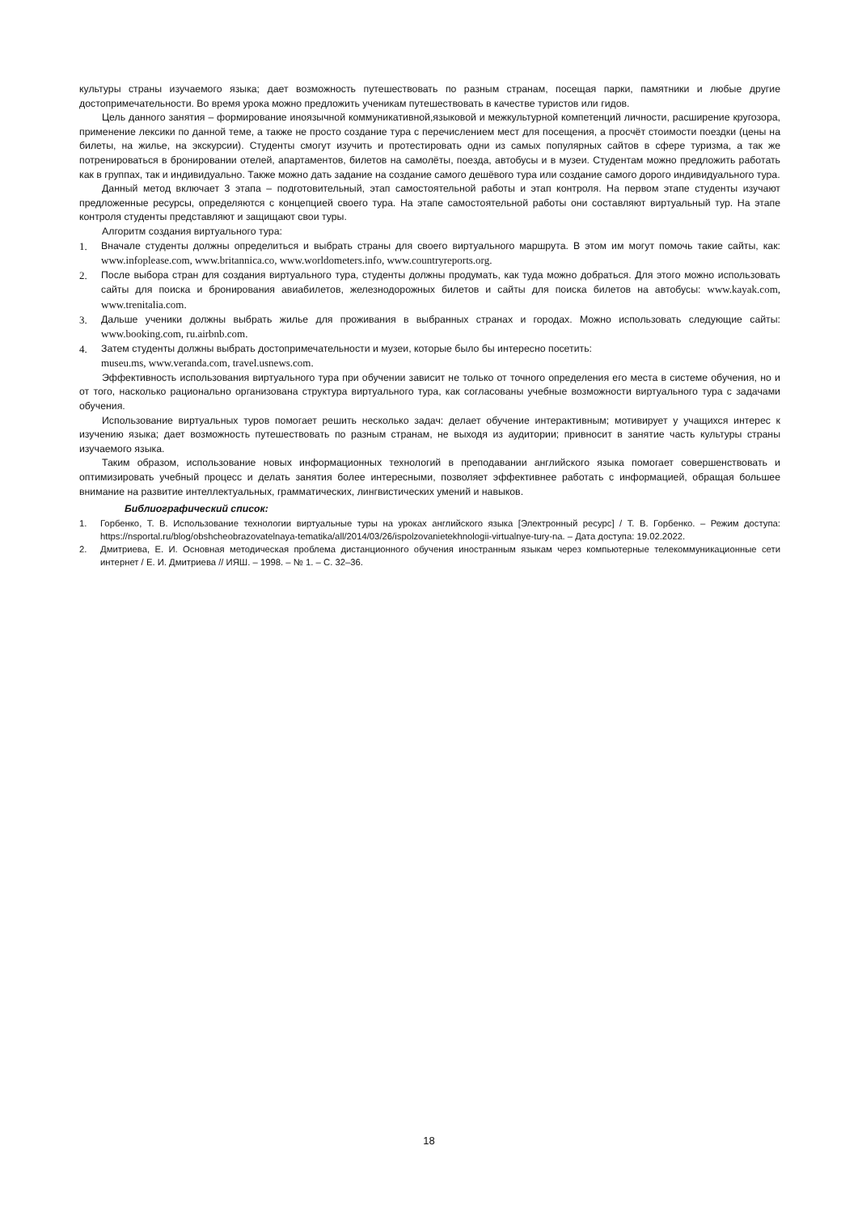культуры страны изучаемого языка; дает возможность путешествовать по разным странам, посещая парки, памятники и любые другие достопримечательности. Во время урока можно предложить ученикам путешествовать в качестве туристов или гидов.
Цель данного занятия – формирование иноязычной коммуникативной,языковой и межкультурной компетенций личности, расширение кругозора, применение лексики по данной теме, а также не просто создание тура с перечислением мест для посещения, а просчёт стоимости поездки (цены на билеты, на жилье, на экскурсии). Студенты смогут изучить и протестировать одни из самых популярных сайтов в сфере туризма, а так же потренироваться в бронировании отелей, апартаментов, билетов на самолёты, поезда, автобусы и в музеи. Студентам можно предложить работать как в группах, так и индивидуально. Также можно дать задание на создание самого дешёвого тура или создание самого дорого индивидуального тура.
Данный метод включает 3 этапа – подготовительный, этап самостоятельной работы и этап контроля. На первом этапе студенты изучают предложенные ресурсы, определяются с концепцией своего тура. На этапе самостоятельной работы они составляют виртуальный тур. На этапе контроля студенты представляют и защищают свои туры.
Алгоритм создания виртуального тура:
1. Вначале студенты должны определиться и выбрать страны для своего виртуального маршрута. В этом им могут помочь такие сайты, как: www.infoplease.com, www.britannica.co, www.worldometers.info, www.countryreports.org.
2. После выбора стран для создания виртуального тура, студенты должны продумать, как туда можно добраться. Для этого можно использовать сайты для поиска и бронирования авиабилетов, железнодорожных билетов и сайты для поиска билетов на автобусы: www.kayak.com, www.trenitalia.com.
3. Дальше ученики должны выбрать жилье для проживания в выбранных странах и городах. Можно использовать следующие сайты: www.booking.com, ru.airbnb.com.
4. Затем студенты должны выбрать достопримечательности и музеи, которые было бы интересно посетить:
museu.ms, www.veranda.com, travel.usnews.com.
Эффективность использования виртуального тура при обучении зависит не только от точного определения его места в системе обучения, но и от того, насколько рационально организована структура виртуального тура, как согласованы учебные возможности виртуального тура с задачами обучения.
Использование виртуальных туров помогает решить несколько задач: делает обучение интерактивным; мотивирует у учащихся интерес к изучению языка; дает возможность путешествовать по разным странам, не выходя из аудитории; привносит в занятие часть культуры страны изучаемого языка.
Таким образом, использование новых информационных технологий в преподавании английского языка помогает совершенствовать и оптимизировать учебный процесс и делать занятия более интересными, позволяет эффективнее работать с информацией, обращая большее внимание на развитие интеллектуальных, грамматических, лингвистических умений и навыков.
Библиографический список:
1. Горбенко, Т. В. Использование технологии виртуальные туры на уроках английского языка [Электронный ресурс] / Т. В. Горбенко. – Режим доступа: https://nsportal.ru/blog/obshcheobrazovatelnaya-tematika/all/2014/03/26/ispolzovanietekhnologii-virtualnye-tury-na. – Дата доступа: 19.02.2022.
2. Дмитриева, Е. И. Основная методическая проблема дистанционного обучения иностранным языкам через компьютерные телекоммуникационные сети интернет / Е. И. Дмитриева // ИЯШ. – 1998. – № 1. – С. 32–36.
18